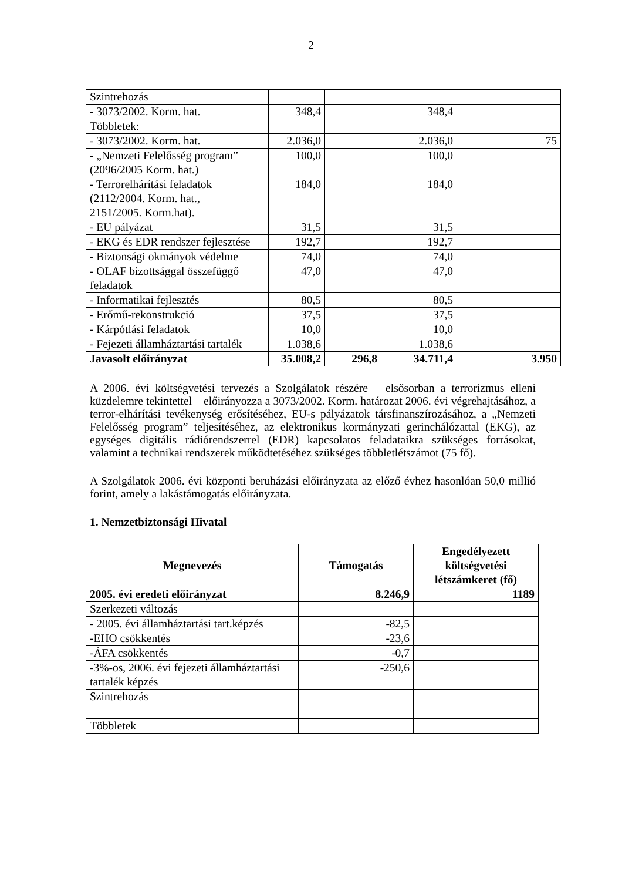2
| Szintrehozás | | | | |
| - 3073/2002. Korm. hat. | 348,4 | | 348,4 | |
| Többletek: | | | | |
| - 3073/2002. Korm. hat. | 2.036,0 | | 2.036,0 | 75 |
| - „Nemzeti Felelősség program” (2096/2005 Korm. hat.) | 100,0 | | 100,0 | |
| - Terrorelhárítási feladatok (2112/2004. Korm. hat., 2151/2005. Korm.hat). | 184,0 | | 184,0 | |
| - EU pályázat | 31,5 | | 31,5 | |
| - EKG és EDR rendszer fejlesztése | 192,7 | | 192,7 | |
| - Biztonsági okmányok védelme | 74,0 | | 74,0 | |
| - OLAF bizottsággal összefüggő feladatok | 47,0 | | 47,0 | |
| - Informatikai fejlesztés | 80,5 | | 80,5 | |
| - Erőmű-rekonstrukció | 37,5 | | 37,5 | |
| - Kárpótlási feladatok | 10,0 | | 10,0 | |
| - Fejezeti államháztartási tartalék | 1.038,6 | | 1.038,6 | |
| Javasolt előirányzat | 35.008,2 | 296,8 | 34.711,4 | 3.950 |
A 2006. évi költségvetési tervezés a Szolgálatok részére – elsősorban a terrorizmus elleni küzdelemre tekintettel – előirányozza a 3073/2002. Korm. határozat 2006. évi végrehajtásához, a terror-elhárítási tevékenység erősítéséhez, EU-s pályázatok társfinanszírozásához, a „Nemzeti Felelősség program” teljesítéséhez, az elektronikus kormányzati gerinchálózattal (EKG), az egységes digitális rádiórendszerrel (EDR) kapcsolatos feladataikra szükséges forrásokat, valamint a technikai rendszerek működtetéséhez szükséges többletlétszámot (75 fő).
A Szolgálatok 2006. évi központi beruházási előirányzata az előző évhez hasonlóan 50,0 millió forint, amely a lakástámogatás előirányzata.
1. Nemzetbiztonsági Hivatal
| Megnevezés | Támogatás | Engedélyezett költségvetési létszámkeret (fő) |
| --- | --- | --- |
| 2005. évi eredeti előirányzat | 8.246,9 | 1189 |
| Szerkezeti változás | | |
| - 2005. évi államháztartási tart.képzés | -82,5 | |
| -EHO csökkentés | -23,6 | |
| -ÁFA csökkentés | -0,7 | |
| -3%-os, 2006. évi fejezeti államháztartási tartalék képzés | -250,6 | |
| Szintrehozás | | |
| Többletek | | |